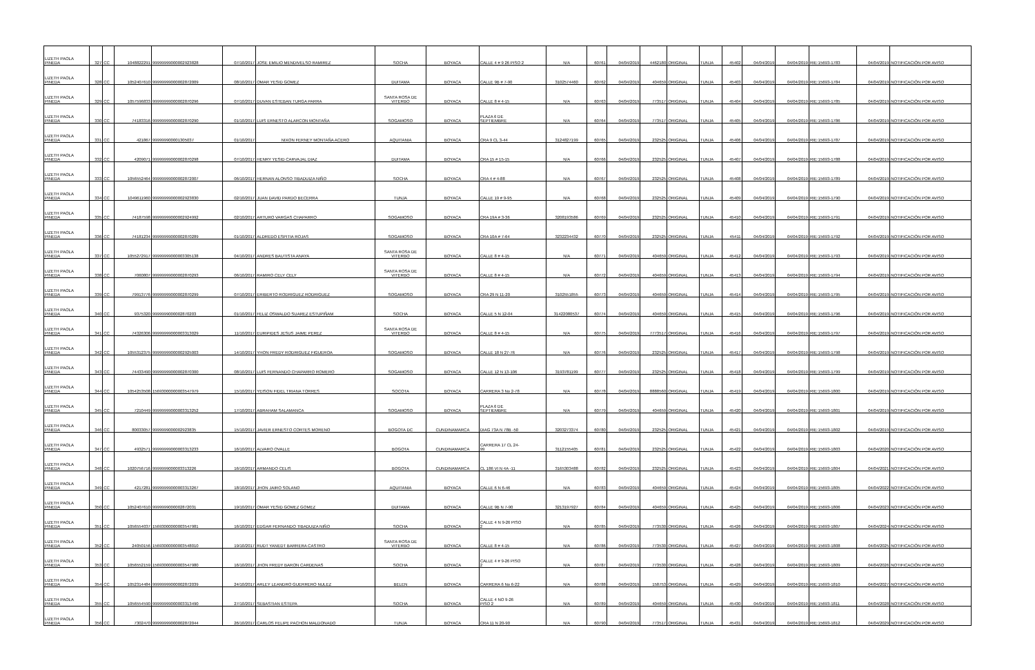| LIZETH PAOLA PINEDA | 327 | CC | 1048822291 | 99999999000002923828 | 07/10/2017 | JOSE EMILIO MENDIVELSO RAMIREZ | SOCHA | BOYACA | CALLE 4 # 9 26 PISO 2 | N/A | 60761 | 04/04/2019 | 4462180 | ORIGINAL | TUNJA | 45402 | 04/04/2019 | 04/04/2019 | RIE:15693-1783 | 04/04/2019 | NOTIFICACIÓN POR AVISO |
| LIZETH PAOLA PINEDA | 328 | CC | 1052407610 | 99999999000002872009 | 08/10/2017 | OMAR YESID GOMEZ | DUITAMA | BOYACA | CALLE 9B # 7-90 | 3102574460 | 60762 | 04/04/2019 | 404659 | ORIGINAL | TUNJA | 45403 | 04/04/2019 | 04/04/2019 | RIE:15693-1784 | 04/04/2019 | NOTIFICACIÓN POR AVISO |
| LIZETH PAOLA PINEDA | 329 | CC | 1057596833 | 99999999000002870296 | 07/10/2017 | DUVAN ESTEBAN TURGA PARRA | SANTA ROSA DE VITERBO | BOYACA | CALLE 8 # 4-15 | N/A | 60763 | 04/04/2019 | 773517 | ORIGINAL | TUNJA | 45404 | 04/04/2019 | 04/04/2019 | RIE:15693-1785 | 04/04/2019 | NOTIFICACIÓN POR AVISO |
| LIZETH PAOLA PINEDA | 330 | CC | 74183316 | 99999999000002870290 | 01/10/2017 | LUIS ERNESTO ALARCON MONTAÑA | SOGAMOSO | BOYACA | PLAZA 6 DE SEPTIEMBRE | N/A | 60764 | 04/04/2019 | 773517 | ORIGINAL | TUNJA | 45405 | 04/04/2019 | 04/04/2019 | RIE:15693-1786 | 04/04/2019 | NOTIFICACIÓN POR AVISO |
| LIZETH PAOLA PINEDA | 331 | CC | 421867 | 999999900001305037 | 01/10/2017 | NIXON FERNEY MONTAÑA ACERO | AQUITANIA | BOYACA | CRA 9 CL 3-44 | 3124827199 | 60765 | 04/04/2019 | 232525 | ORIGINAL | TUNJA | 45406 | 04/04/2019 | 04/04/2019 | RIE:15693-1787 | 04/04/2019 | NOTIFICACIÓN POR AVISO |
| LIZETH PAOLA PINEDA | 332 | CC | 4209071 | 99999999000002870298 | 07/10/2017 | HENRY YESID CARVAJAL DIAZ | DUITAMA | BOYACA | CRA 15 # 15-15 | N/A | 60766 | 04/04/2019 | 232525 | ORIGINAL | TUNJA | 45407 | 04/04/2019 | 04/04/2019 | RIE:15693-1788 | 04/04/2019 | NOTIFICACIÓN POR AVISO |
| LIZETH PAOLA PINEDA | 333 | CC | 1056552464 | 99999999000002872007 | 06/10/2017 | HERNAN ALONSO TIBADUIZA NIÑO | SOCHA | BOYACA | CRA 4 # 4-88 | N/A | 60767 | 04/04/2019 | 232525 | ORIGINAL | TUNJA | 45408 | 04/04/2019 | 04/04/2019 | RIE:15693-1789 | 04/04/2019 | NOTIFICACIÓN POR AVISO |
| LIZETH PAOLA PINEDA | 334 | CC | 1049611960 | 99999999000002923830 | 02/10/2017 | JUAN DAVID PARDO BECERRA | TUNJA | BOYACA | CALLE 19 # 9-95 | N/A | 60768 | 04/04/2019 | 232525 | ORIGINAL | TUNJA | 45409 | 04/04/2019 | 04/04/2019 | RIE:15693-1790 | 04/04/2019 | NOTIFICACIÓN POR AVISO |
| LIZETH PAOLA PINEDA | 335 | CC | 74187598 | 99999999000002924992 | 02/10/2017 | ARTURO VARGAS CHAPARRO | SOGAMOSO | BOYACA | CRA 19A # 3-36 | 3208193586 | 60769 | 04/04/2019 | 232525 | ORIGINAL | TUNJA | 45410 | 04/04/2019 | 04/04/2019 | RIE:15693-1791 | 04/04/2019 | NOTIFICACIÓN POR AVISO |
| LIZETH PAOLA PINEDA | 336 | CC | 74181234 | 99999999000002870289 | 01/10/2017 | ALDREDO ESPITIA ROJAS | SOGAMOSO | BOYACA | CRA 10A # 7-64 | 3232234432 | 60770 | 04/04/2019 | 232525 | ORIGINAL | TUNJA | 45411 | 04/04/2019 | 04/04/2019 | RIE:15693-1792 | 04/04/2019 | NOTIFICACIÓN POR AVISO |
| LIZETH PAOLA PINEDA | 337 | CC | 1055272917 | 99999999000003305138 | 04/10/2017 | ANDRES BAUTISTA ANAYA | SANTA ROSA DE VITERBO | BOYACA | CALLE 8 # 4-15 | N/A | 60771 | 04/04/2019 | 404659 | ORIGINAL | TUNJA | 45412 | 04/04/2019 | 04/04/2019 | RIE:15693-1793 | 04/04/2019 | NOTIFICACIÓN POR AVISO |
| LIZETH PAOLA PINEDA | 338 | CC | 7060807 | 99999999000002870293 | 06/10/2017 | RAMIRO CELY CELY | SANTA ROSA DE VITERBO | BOYACA | CALLE 8 # 4-15 | N/A | 60772 | 04/04/2019 | 404659 | ORIGINAL | TUNJA | 45413 | 04/04/2019 | 04/04/2019 | RIE:15693-1794 | 04/04/2019 | NOTIFICACIÓN POR AVISO |
| LIZETH PAOLA PINEDA | 339 | CC | 79913776 | 99999999000002870299 | 07/10/2017 | ERIBERTO RODRIGUEZ RODRIGUEZ | SOGAMOSO | BOYACA | CRA 29 N 11-20 | 3102551855 | 60773 | 04/04/2019 | 404659 | ORIGINAL | TUNJA | 45414 | 04/04/2019 | 04/04/2019 | RIE:15693-1795 | 04/04/2019 | NOTIFICACIÓN POR AVISO |
| LIZETH PAOLA PINEDA | 340 | CC | 9375320 | 9999999000002870203 | 01/10/2017 | FELIZ OSWALDO SUAREZ ESTUPIÑAM | SOCHA | BOYACA | CALLE 5 N 12-04 | 31422080537 | 60774 | 04/04/2019 | 404659 | ORIGINAL | TUNJA | 45415 | 04/04/2019 | 04/04/2019 | RIE:15693-1796 | 04/04/2019 | NOTIFICACIÓN POR AVISO |
| LIZETH PAOLA PINEDA | 341 | CC | 74326306 | 99999999000003313029 | 11/10/2017 | EURIPIDES JESUS JAIME PEREZ | SANTA ROSA DE VITERBO | BOYACA | CALLE 8 # 4-15 | N/A | 60775 | 04/04/2019 | 7773517 | ORIGINAL | TUNJA | 45416 | 04/04/2019 | 04/04/2019 | RIE:15693-1797 | 04/04/2019 | NOTIFICACIÓN POR AVISO |
| LIZETH PAOLA PINEDA | 342 | CC | 1055312375 | 99999999000002925003 | 14/10/2017 | YHON FREDY RODRIGUEZ FIGUEROA | SOGAMOSO | BOYACA | CALLE 18 N 27-76 | N/A | 60776 | 04/04/2019 | 232525 | ORIGINAL | TUNJA | 45417 | 04/04/2019 | 04/04/2019 | RIE:15693-1798 | 04/04/2019 | NOTIFICACIÓN POR AVISO |
| LIZETH PAOLA PINEDA | 343 | CC | 74433490 | 99999999000002870300 | 08/10/2017 | LUIS FERNANDO CHAPARRO ROMERO | SOGAMOSO | BOYACA | CALLE 12 N 13-106 | 3193781199 | 60777 | 04/04/2019 | 232525 | ORIGINAL | TUNJA | 45418 | 04/04/2019 | 04/04/2019 | RIE:15693-1799 | 04/04/2019 | NOTIFICACIÓN POR AVISO |
| LIZETH PAOLA PINEDA | 344 | CC | 1054253508 | 15693000000003547979 | 15/10/2017 | YEISON FIDEL TRIANA TORRES | SOCOTA | BOYACA | CARRERA 3 No 2-78 | N/A | 60778 | 04/04/2019 | 8888560 | ORIGINAL | TUNJA | 45419 | 04/04/2019 | 04/04/2019 | RIE:15693-1800 | 04/04/2019 | NOTIFICACIÓN POR AVISO |
| LIZETH PAOLA PINEDA | 345 | CC | 7210449 | 99999999000003313252 | 17/10/2017 | ABRAHAM SALAMANCA | SOGAMOSO | BOYACA | PLAZA 6 DE SEPTIEMBRE | N/A | 60779 | 04/04/2019 | 404659 | ORIGINAL | TUNJA | 45420 | 04/04/2019 | 04/04/2019 | RIE:15693-1801 | 04/04/2019 | NOTIFICACIÓN POR AVISO |
| LIZETH PAOLA PINEDA | 346 | CC | 80033057 | 9999999000002923835 | 15/10/2017 | JAVIER ERNESTO CORTES MORENO | BOGOTA DC | CUNDINAMARCA | DIAG 73A N 78B -50 | 3203273374 | 60780 | 04/04/2019 | 232525 | ORIGINAL | TUNJA | 45421 | 04/04/2019 | 04/04/2019 | RIE:15693-1802 | 04/04/2019 | NOTIFICACIÓN POR AVISO |
| LIZETH PAOLA PINEDA | 347 | CC | 4932571 | 99999999000003313233 | 16/10/2017 | ALVARO OVALLE | BOGOTA | CUNDINAMARCA | CARRERA 17 CL 24- 99 | 3112155405 | 60781 | 04/04/2019 | 232525 | ORIGINAL | TUNJA | 45422 | 04/04/2019 | 04/04/2019 | RIE:15693-1803 | 04/04/2020 | NOTIFICACIÓN POR AVISO |
| LIZETH PAOLA PINEDA | 348 | CC | 1020756716 | 9999999000003313226 | 16/10/2017 | ARMANDO CELIS | BOGOTA | CUNDINAMARCA | CL 186 VI N 4A -11 | 3165303488 | 60782 | 04/04/2019 | 232525 | ORIGINAL | TUNJA | 45423 | 04/04/2019 | 04/04/2019 | RIE:15693-1804 | 04/04/2021 | NOTIFICACIÓN POR AVISO |
| LIZETH PAOLA PINEDA | 349 | CC | 4217281 | 99999999000003313267 | 18/10/2017 | JHON JAIRO SOLANO | AQUITANIA | BOYACA | CALLE 6 N 6-46 | N/A | 60783 | 04/04/2019 | 404659 | ORIGINAL | TUNJA | 45424 | 04/04/2019 | 04/04/2019 | RIE:15693-1805 | 04/04/2022 | NOTIFICACIÓN POR AVISO |
| LIZETH PAOLA PINEDA | 350 | CC | 1052407610 | 9999999000002872031 | 19/10/2017 | OMAR YESID GOMEZ GOMEZ | DUITAMA | BOYACA | CALLE 9B N 7-90 | 3213197927 | 60784 | 04/04/2019 | 404659 | ORIGINAL | TUNJA | 45425 | 04/04/2019 | 04/04/2019 | RIE:15693-1806 | 04/04/2023 | NOTIFICACIÓN POR AVISO |
| LIZETH PAOLA PINEDA | 351 | CC | 1056554037 | 15693000000003547981 | 16/10/2017 | EDGAR FERNANDO TIBADUIZA NIÑO | SOCHA | BOYACA | CALLE 4 N 9-26 PISO 2 | N/A | 60785 | 04/04/2019 | 773530 | ORIGINAL | TUNJA | 45426 | 04/04/2019 | 04/04/2019 | RIE:15693-1807 | 04/04/2024 | NOTIFICACIÓN POR AVISO |
| LIZETH PAOLA PINEDA | 352 | CC | 24050156 | 15693000000003548010 | 19/10/2017 | RUDT YANEDT BARRERA CASTRO | SANTA ROSA DE VITERBO | BOYACA | CALLE 8 # 4-15 | N/A | 60786 | 04/04/2019 | 773530 | ORIGINAL | TUNJA | 45427 | 04/04/2019 | 04/04/2019 | RIE:15693-1808 | 04/04/2025 | NOTIFICACIÓN POR AVISO |
| LIZETH PAOLA PINEDA | 353 | CC | 1056552159 | 15693000000003547980 | 16/10/2017 | JHON FREDY BARON CARDENAS | SOCHA | BOYACA | CALLE 4 # 9-26 PISO 2 | N/A | 60787 | 04/04/2019 | 773530 | ORIGINAL | TUNJA | 45428 | 04/04/2019 | 04/04/2019 | RIE:15693-1809 | 04/04/2026 | NOTIFICACIÓN POR AVISO |
| LIZETH PAOLA PINEDA | 354 | CC | 1052314484 | 99999999000002872039 | 24/10/2017 | ARLEY LEANDRO GUERRERO NULEZ | BELEN | BOYACA | CARRERA 6 No 6-22 | N/A | 60788 | 04/04/2019 | 158753 | ORIGINAL | TUNJA | 45429 | 04/04/2019 | 04/04/2019 | RIE:15693-1810 | 04/04/2027 | NOTIFICACIÓN POR AVISO |
| LIZETH PAOLA PINEDA | 355 | CC | 1056554590 | 99999999000003313490 | 27/10/2017 | SEBASTIAN ESTEPA | SOCHA | BOYACA | CALLE 4 NO 9-26 PISO 2 | N/A | 60789 | 04/04/2019 | 404659 | ORIGINAL | TUNJA | 45430 | 04/04/2019 | 04/04/2019 | RIE:15693-1811 | 04/04/2028 | NOTIFICACIÓN POR AVISO |
| LIZETH PAOLA PINEDA | 356 | CC | 7302470 | 99999999000002872044 | 26/10/2017 | CARLOS FELIPE PACHON MALDONADO | TUNJA | BOYACA | CRA 11 N 20-90 | N/A | 60790 | 04/04/2019 | 773517 | ORIGINAL | TUNJA | 45431 | 04/04/2019 | 04/04/2019 | RIE:15693-1812 | 04/04/2029 | NOTIFICACIÓN POR AVISO |